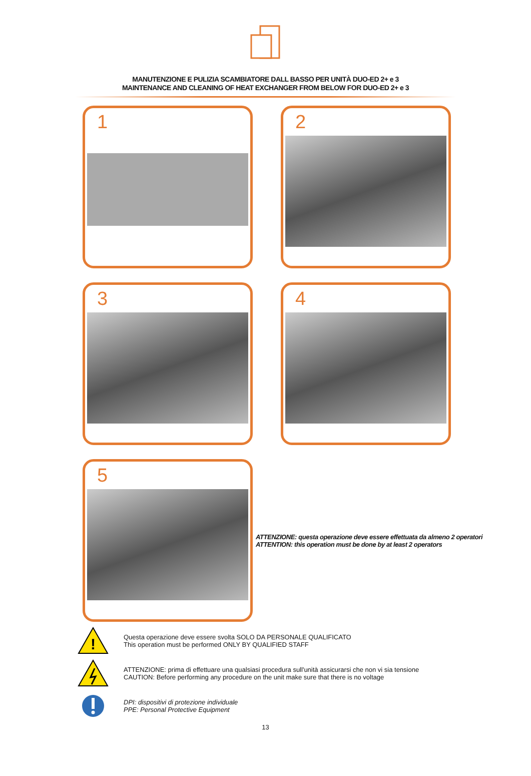MANUTENZIONE E PULIZIA SCAMBIATORE DALL BASSO PER UNITÀ DUO-ED 2+ e 3
MAINTENANCE AND CLEANING OF HEAT EXCHANGER FROM BELOW FOR DUO-ED 2+ e 3
1
2
3
4
5
ATTENZIONE: questa operazione deve essere effettuata da almeno 2 operatori
ATTENTION: this operation must be done by at least 2 operators
!
Questa operazione deve essere svolta SOLO DA PERSONALE QUALIFICATO
This operation must be performed ONLY BY QUALIFIED STAFF
ATTENZIONE: prima di effettuare una qualsiasi procedura sull'unità assicurarsi che non vi sia tensione
CAUTION: Before performing any procedure on the unit make sure that there is no voltage
DPI: dispositivi di protezione individuale
PPE: Personal Protective Equipment
13